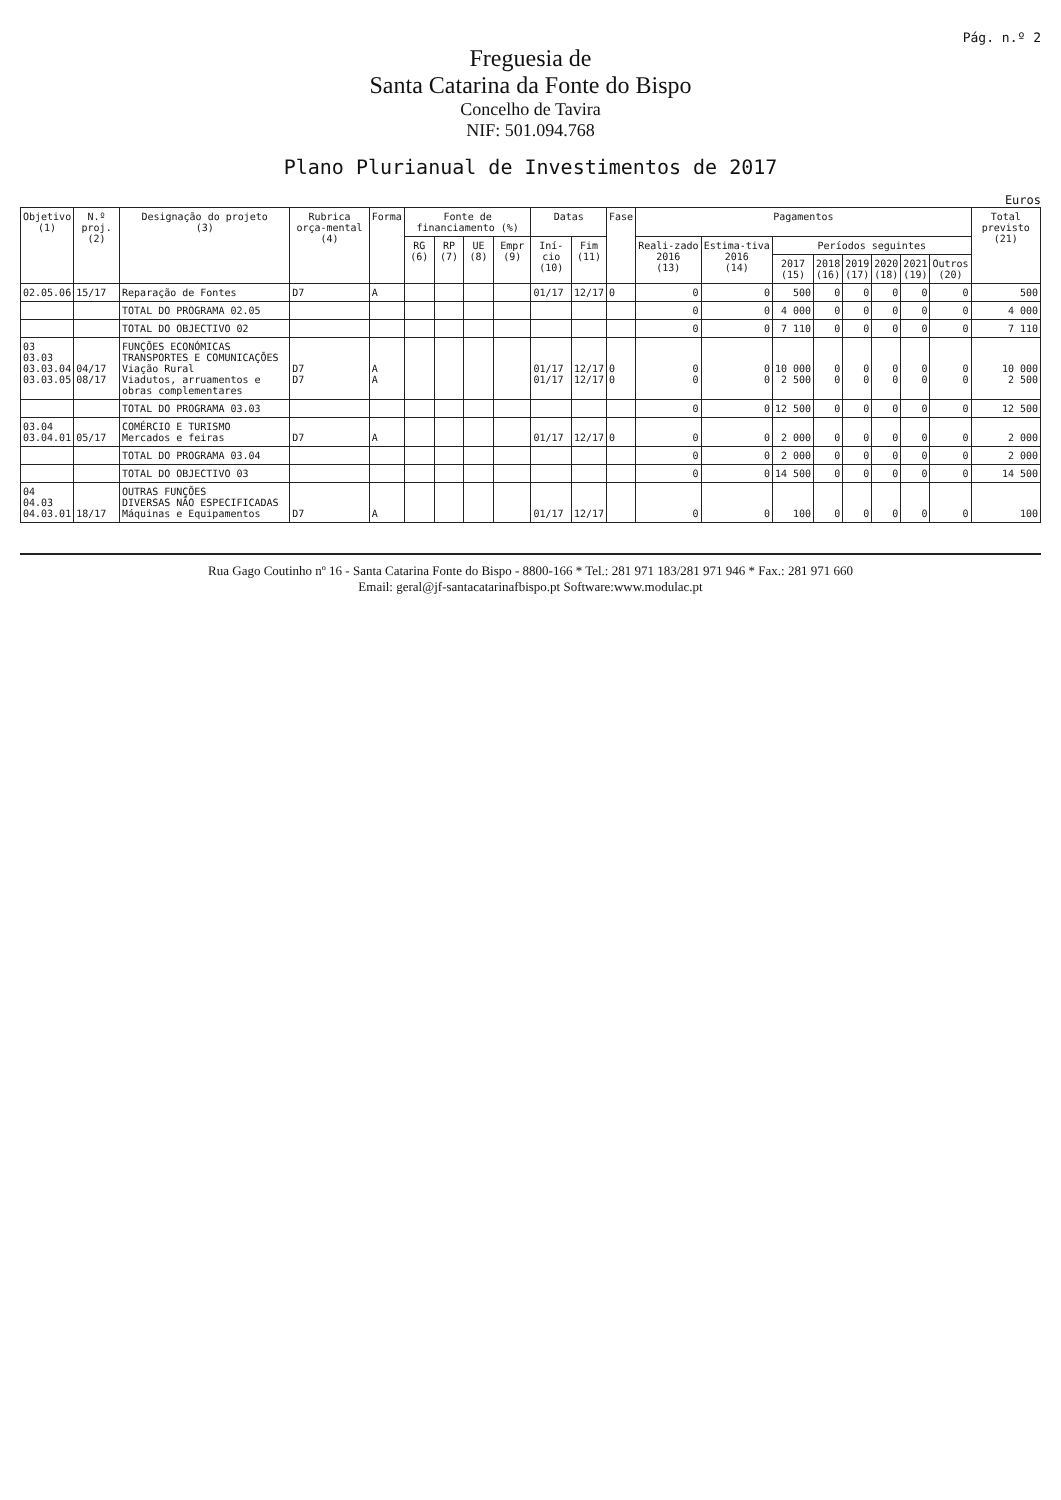Pág. n.º 2
Freguesia de
Santa Catarina da Fonte do Bispo
Concelho de Tavira
NIF: 501.094.768
Plano Plurianual de Investimentos de 2017
Euros
| Objetivo (1) | N.º proj. (2) | Designação do projeto (3) | Rubrica orça-mental (4) | Forma | Fonte de financiamento (%) | | | | Datas | | Fase | Pagamentos | | | | | | | | Total previsto (21) |
| --- | --- | --- | --- | --- | --- | --- | --- | --- | --- | --- | --- | --- | --- | --- | --- | --- | --- | --- | --- | --- |
| | | | | | RG (6) | RP (7) | UE (8) | Empr (9) | Iní-cio (10) | Fim (11) | | Reali-zado 2016 (13) | Estima-tiva 2016 (14) | Períodos seguintes | | | | | | |
| | | | | | | | | | | | | | | 2017 (15) | 2018 (16) | 2019 (17) | 2020 (18) | 2021 (19) | Outros (20) | |
| 02.05.06 | 15/17 | Reparação de Fontes | D7 | A | | | | | 01/17 | 12/17 | 0 | 0 | 0 | 500 | 0 | 0 | 0 | 0 | 0 | 500 |
| | | TOTAL DO PROGRAMA 02.05 | | | | | | | | | | 0 | 0 | 4 000 | 0 | 0 | 0 | 0 | 0 | 4 000 |
| | | TOTAL DO OBJECTIVO 02 | | | | | | | | | | 0 | 0 | 7 110 | 0 | 0 | 0 | 0 | 0 | 7 110 |
| 03 03.03 03.03.04 03.03.05 | 04/17 08/17 | FUNÇÕES ECONÓMICAS TRANSPORTES E COMUNICAÇÕES Viação Rural Viadutos, arruamentos e obras complementares | D7 D7 | A A | | | | | 01/17 01/17 | 12/17 12/17 | 0 0 | 0 0 | 0 0 | 10 000 2 500 | 0 0 | 0 0 | 0 0 | 0 0 | 0 0 | 10 000 2 500 |
| | | TOTAL DO PROGRAMA 03.03 | | | | | | | | | | 0 | 0 | 12 500 | 0 | 0 | 0 | 0 | 0 | 12 500 |
| 03.04 03.04.01 | 05/17 | COMÉRCIO E TURISMO Mercados e feiras | D7 | A | | | | | 01/17 | 12/17 | 0 | 0 | 0 | 2 000 | 0 | 0 | 0 | 0 | 0 | 2 000 |
| | | TOTAL DO PROGRAMA 03.04 | | | | | | | | | | 0 | 0 | 2 000 | 0 | 0 | 0 | 0 | 0 | 2 000 |
| | | TOTAL DO OBJECTIVO 03 | | | | | | | | | | 0 | 0 | 14 500 | 0 | 0 | 0 | 0 | 0 | 14 500 |
| 04 04.03 04.03.01 | 18/17 | OUTRAS FUNÇÕES DIVERSAS NÃO ESPECIFICADAS Máquinas e Equipamentos | D7 | A | | | | | 01/17 | 12/17 | | 0 | 0 | 100 | 0 | 0 | 0 | 0 | 0 | 100 |
Rua Gago Coutinho nº 16 - Santa Catarina Fonte do Bispo - 8800-166 * Tel.: 281 971 183/281 971 946 * Fax.: 281 971 660
Email: geral@jf-santacatarinafbispo.pt Software:www.modulac.pt